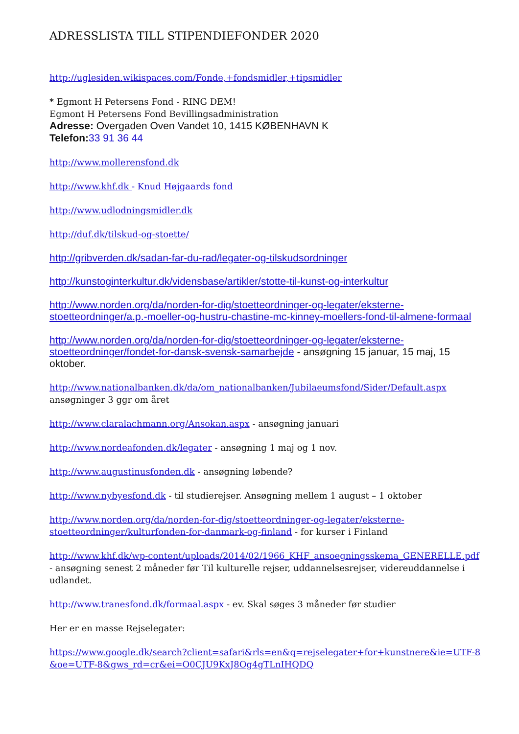ADRESSLISTA TILL STIPENDIEFONDER 2020
http://uglesiden.wikispaces.com/Fonde,+fondsmidler,+tipsmidler
* Egmont H Petersens Fond - RING DEM!
Egmont H Petersens Fond Bevillingsadministration
Adresse: Overgaden Oven Vandet 10, 1415 KØBENHAVN K
Telefon: 33 91 36 44
http://www.mollerensfond.dk
http://www.khf.dk - Knud Højgaards fond
http://www.udlodningsmidler.dk
http://duf.dk/tilskud-og-stoette/
http://gribverden.dk/sadan-far-du-rad/legater-og-tilskudsordninger
http://kunstoginterkultur.dk/vidensbase/artikler/stotte-til-kunst-og-interkultur
http://www.norden.org/da/norden-for-dig/stoetteordninger-og-legater/eksterne-stoetteordninger/a.p.-moeller-og-hustru-chastine-mc-kinney-moellers-fond-til-almene-formaal
http://www.norden.org/da/norden-for-dig/stoetteordninger-og-legater/eksterne-stoetteordninger/fondet-for-dansk-svensk-samarbejde - ansøgning 15 januar, 15 maj, 15 oktober.
http://www.nationalbanken.dk/da/om_nationalbanken/Jubilaeumsfond/Sider/Default.aspx
ansøgninger 3 ggr om året
http://www.claralachmann.org/Ansokan.aspx - ansøgning januari
http://www.nordeafonden.dk/legater - ansøgning 1 maj og 1 nov.
http://www.augustinusfonden.dk - ansøgning løbende?
http://www.nybyesfond.dk - til studierejser. Ansøgning mellem 1 august – 1 oktober
http://www.norden.org/da/norden-for-dig/stoetteordninger-og-legater/eksterne-stoetteordninger/kulturfonden-for-danmark-og-finland - for kurser i Finland
http://www.khf.dk/wp-content/uploads/2014/02/1966_KHF_ansoegningsskema_GENERELLE.pdf - ansøgning senest 2 måneder før Til kulturelle rejser, uddannelsesrejser, videreuddannelse i udlandet.
http://www.tranesfond.dk/formaal.aspx - ev. Skal søges 3 måneder før studier
Her er en masse Rejselegater:
https://www.google.dk/search?client=safari&rls=en&q=rejselegater+for+kunstnere&ie=UTF-8&oe=UTF-8&gws_rd=cr&ei=O0CJU9KxJ8Og4gTLnIHQDQ